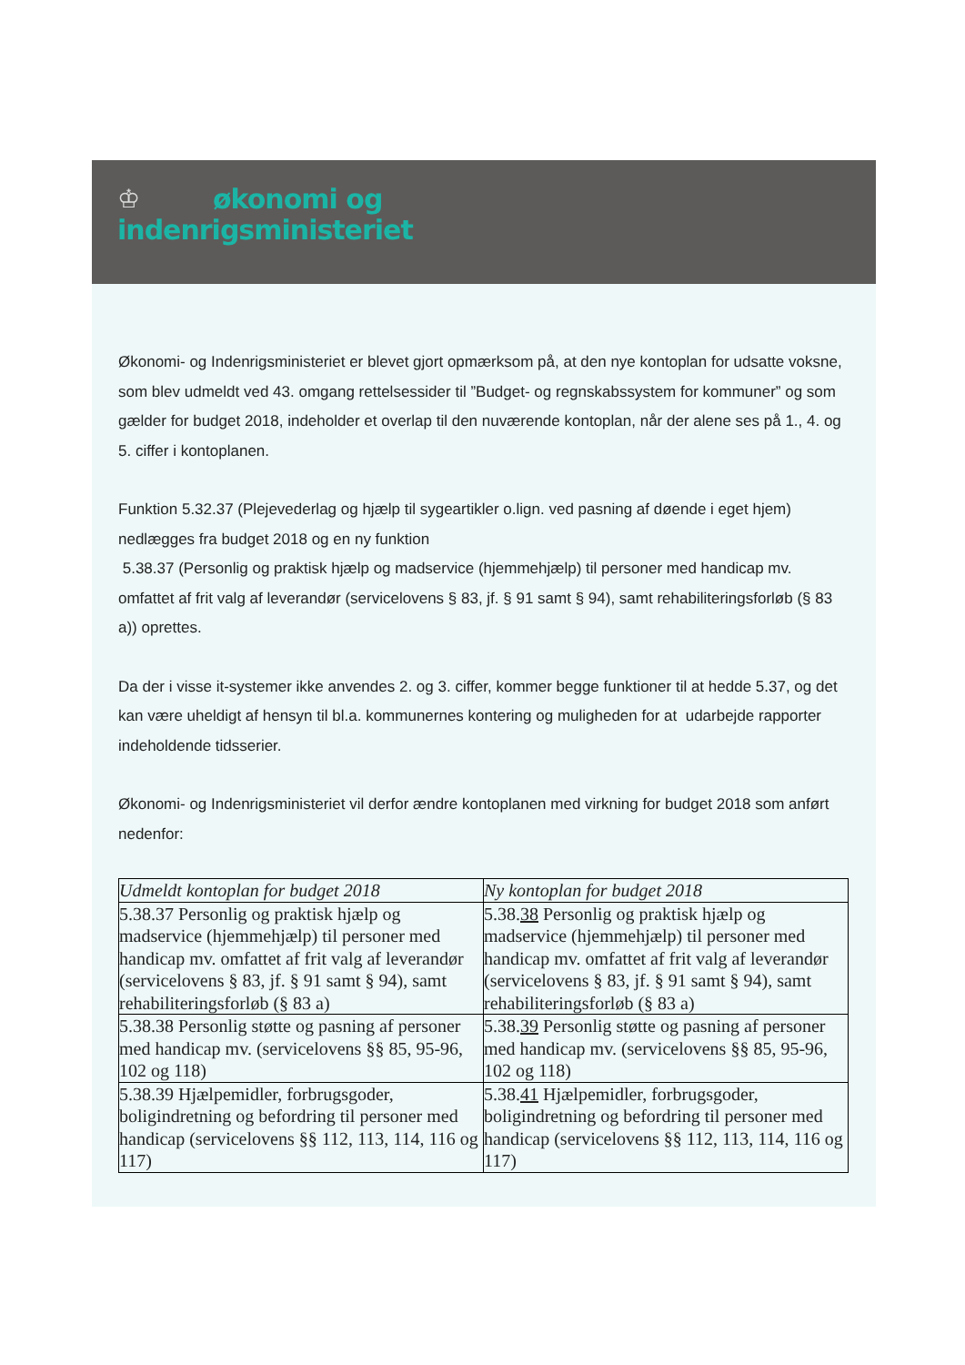♔
økonomi og
indenrigsministeriet
Økonomi- og Indenrigsministeriet er blevet gjort opmærksom på, at den nye kontoplan for udsatte voksne, som blev udmeldt ved 43. omgang rettelsessider til ”Budget- og regnskabssystem for kommuner” og som gælder for budget 2018, indeholder et overlap til den nuværende kontoplan, når der alene ses på 1., 4. og 5. ciffer i kontoplanen.
Funktion 5.32.37 (Plejevederlag og hjælp til sygeartikler o.lign. ved pasning af døende i eget hjem) nedlægges fra budget 2018 og en ny funktion
5.38.37 (Personlig og praktisk hjælp og madservice (hjemmehjælp) til personer med handicap mv. omfattet af frit valg af leverandør (servicelovens § 83, jf. § 91 samt § 94), samt rehabiliteringsforløb (§ 83 a)) oprettes.
Da der i visse it-systemer ikke anvendes 2. og 3. ciffer, kommer begge funktioner til at hedde 5.37, og det kan være uheldigt af hensyn til bl.a. kommunernes kontering og muligheden for at udarbejde rapporter indeholdende tidsserier.
Økonomi- og Indenrigsministeriet vil derfor ændre kontoplanen med virkning for budget 2018 som anført nedenfor:
| Udmeldt kontoplan for budget 2018 | Ny kontoplan for budget 2018 |
| --- | --- |
| 5.38.37 Personlig og praktisk hjælp og madservice (hjemmehjælp) til personer med handicap mv. omfattet af frit valg af leverandør (servicelovens § 83, jf. § 91 samt § 94), samt rehabiliteringsforløb (§ 83 a) | 5.38. 38 Personlig og praktisk hjælp og madservice (hjemmehjælp) til personer med handicap mv. omfattet af frit valg af leverandør (servicelovens § 83, jf. § 91 samt § 94), samt rehabiliteringsforløb (§ 83 a) |
| 5.38.38 Personlig støtte og pasning af personer med handicap mv. (servicelovens §§ 85, 95-96, 102 og 118) | 5.38. 39 Personlig støtte og pasning af personer med handicap mv. (servicelovens §§ 85, 95-96, 102 og 118) |
| 5.38.39 Hjælpemidler, forbrugsgoder, boligindretning og befordring til personer med handicap (servicelovens §§ 112, 113, 114, 116 og 117) | 5.38. 41 Hjælpemidler, forbrugsgoder, boligindretning og befordring til personer med handicap (servicelovens §§ 112, 113, 114, 116 og 117) |